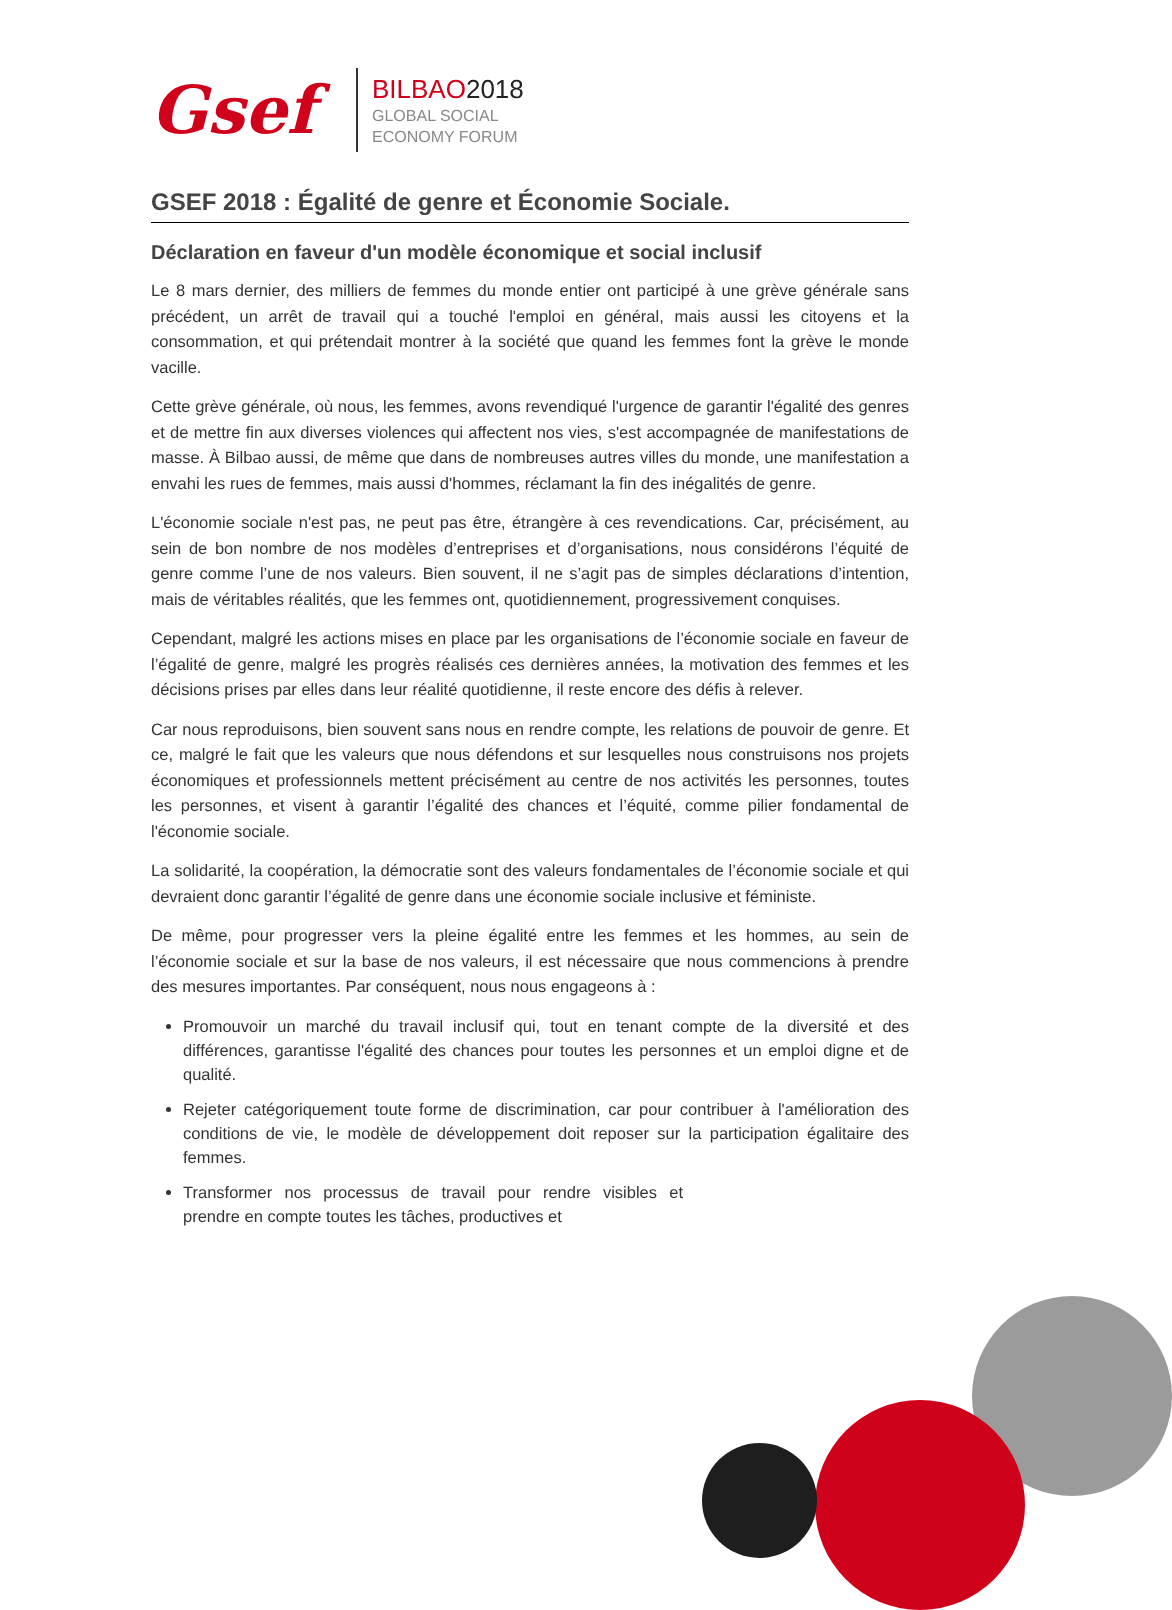Gsef
BILBAO2018
GLOBAL SOCIAL
ECONOMY FORUM
GSEF 2018 : Égalité de genre et Économie Sociale.
Déclaration en faveur d'un modèle économique et social inclusif
Le 8 mars dernier, des milliers de femmes du monde entier ont participé à une grève générale sans précédent, un arrêt de travail qui a touché l'emploi en général, mais aussi les citoyens et la consommation, et qui prétendait montrer à la société que quand les femmes font la grève le monde vacille.
Cette grève générale, où nous, les femmes, avons revendiqué l'urgence de garantir l'égalité des genres et de mettre fin aux diverses violences qui affectent nos vies, s'est accompagnée de manifestations de masse. À Bilbao aussi, de même que dans de nombreuses autres villes du monde, une manifestation a envahi les rues de femmes, mais aussi d'hommes, réclamant la fin des inégalités de genre.
L'économie sociale n'est pas, ne peut pas être, étrangère à ces revendications. Car, précisément, au sein de bon nombre de nos modèles d’entreprises et d’organisations, nous considérons l’équité de genre comme l’une de nos valeurs. Bien souvent, il ne s’agit pas de simples déclarations d’intention, mais de véritables réalités, que les femmes ont, quotidiennement, progressivement conquises.
Cependant, malgré les actions mises en place par les organisations de l’économie sociale en faveur de l’égalité de genre, malgré les progrès réalisés ces dernières années, la motivation des femmes et les décisions prises par elles dans leur réalité quotidienne, il reste encore des défis à relever.
Car nous reproduisons, bien souvent sans nous en rendre compte, les relations de pouvoir de genre. Et ce, malgré le fait que les valeurs que nous défendons et sur lesquelles nous construisons nos projets économiques et professionnels mettent précisément au centre de nos activités les personnes, toutes les personnes, et visent à garantir l’égalité des chances et l’équité, comme pilier fondamental de l'économie sociale.
La solidarité, la coopération, la démocratie sont des valeurs fondamentales de l’économie sociale et qui devraient donc garantir l’égalité de genre dans une économie sociale inclusive et féministe.
De même, pour progresser vers la pleine égalité entre les femmes et les hommes, au sein de l’économie sociale et sur la base de nos valeurs, il est nécessaire que nous commencions à prendre des mesures importantes. Par conséquent, nous nous engageons à :
Promouvoir un marché du travail inclusif qui, tout en tenant compte de la diversité et des différences, garantisse l'égalité des chances pour toutes les personnes et un emploi digne et de qualité.
Rejeter catégoriquement toute forme de discrimination, car pour contribuer à l'amélioration des conditions de vie, le modèle de développement doit reposer sur la participation égalitaire des femmes.
Transformer nos processus de travail pour rendre visibles et prendre en compte toutes les tâches, productives et